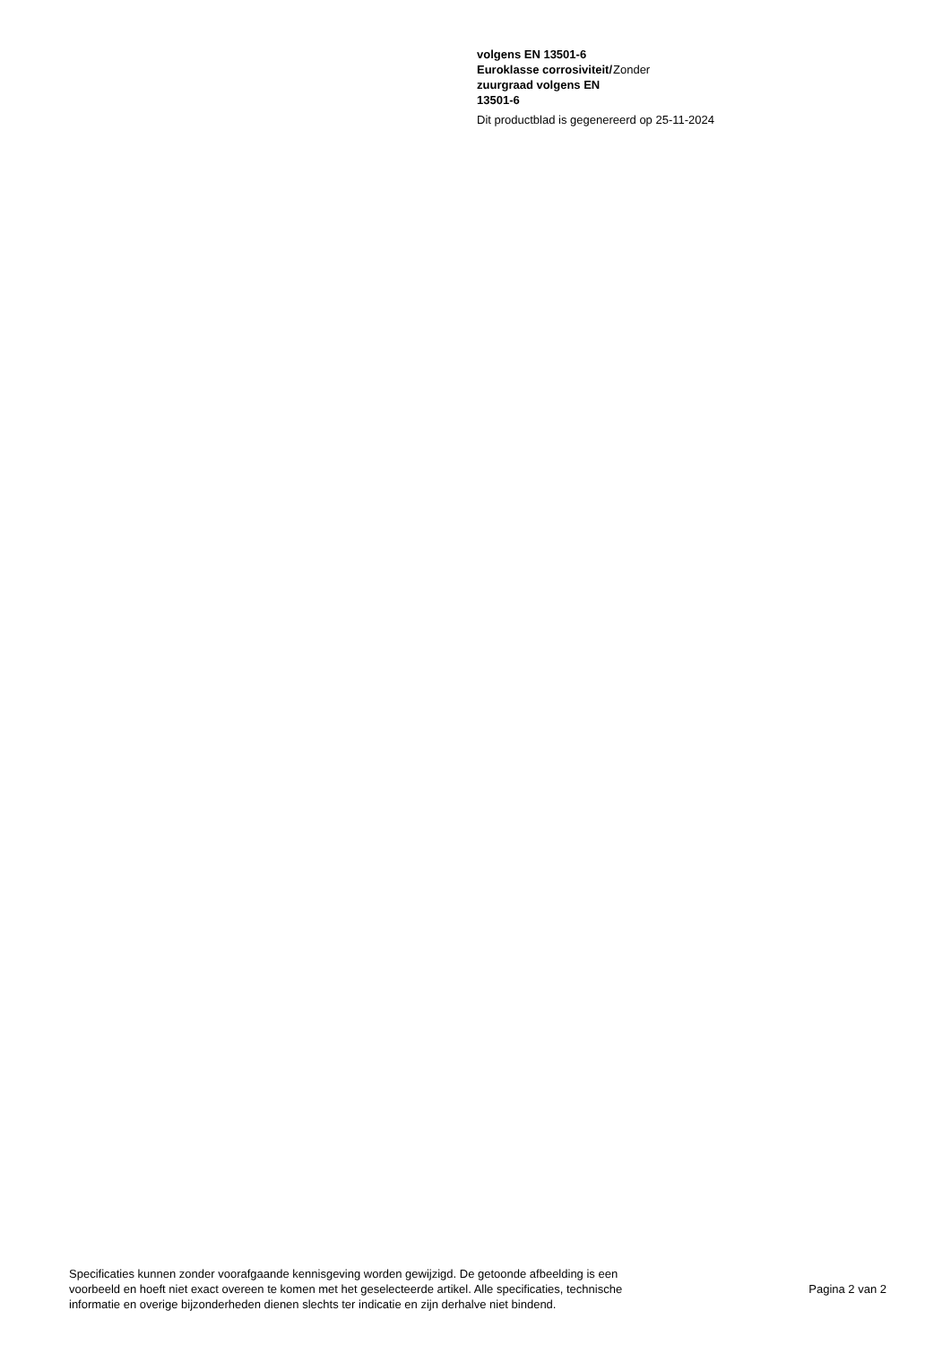| volgens EN 13501-6 | |
| Euroklasse corrosiviteit/ zuurgraad volgens EN 13501-6 | Zonder |
Dit productblad is gegenereerd op 25-11-2024
Specificaties kunnen zonder voorafgaande kennisgeving worden gewijzigd. De getoonde afbeelding is een
voorbeeld en hoeft niet exact overeen te komen met het geselecteerde artikel. Alle specificaties, technische
informatie en overige bijzonderheden dienen slechts ter indicatie en zijn derhalve niet bindend.
Pagina 2 van 2